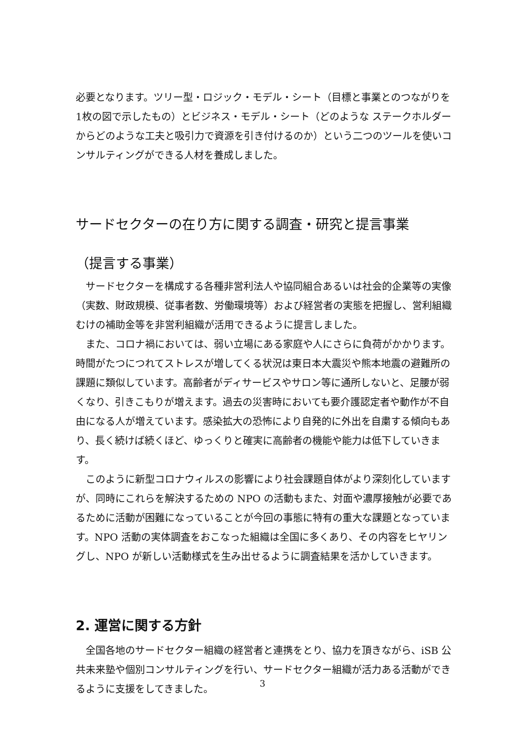必要となります。ツリー型・ロジック・モデル・シート（目標と事業とのつながりを1枚の図で示したもの）とビジネス・モデル・シート（どのような ステークホルダーからどのような工夫と吸引力で資源を引き付けるのか）という二つのツールを使いコンサルティングができる人材を養成しました。
サードセクターの在り方に関する調査・研究と提言事業
（提言する事業）
　サードセクターを構成する各種非営利法人や協同組合あるいは社会的企業等の実像（実数、財政規模、従事者数、労働環境等）および経営者の実態を把握し、営利組織むけの補助金等を非営利組織が活用できるように提言しました。
　また、コロナ禍においては、弱い立場にある家庭や人にさらに負荷がかかります。時間がたつにつれてストレスが増してくる状況は東日本大震災や熊本地震の避難所の課題に類似しています。高齢者がディサービスやサロン等に通所しないと、足腰が弱くなり、引きこもりが増えます。過去の災害時においても要介護認定者や動作が不自由になる人が増えています。感染拡大の恐怖により自発的に外出を自粛する傾向もあり、長く続けば続くほど、ゆっくりと確実に高齢者の機能や能力は低下していきます。
　このように新型コロナウィルスの影響により社会課題自体がより深刻化していますが、同時にこれらを解決するための NPO の活動もまた、対面や濃厚接触が必要であるために活動が困難になっていることが今回の事態に特有の重大な課題となっています。NPO 活動の実体調査をおこなった組織は全国に多くあり、その内容をヒヤリングし、NPO が新しい活動様式を生み出せるように調査結果を活かしていきます。
2. 運営に関する方針
　全国各地のサードセクター組織の経営者と連携をとり、協力を頂きながら、iSB 公共未来塾や個別コンサルティングを行い、サードセクター組織が活力ある活動ができるように支援をしてきました。
3